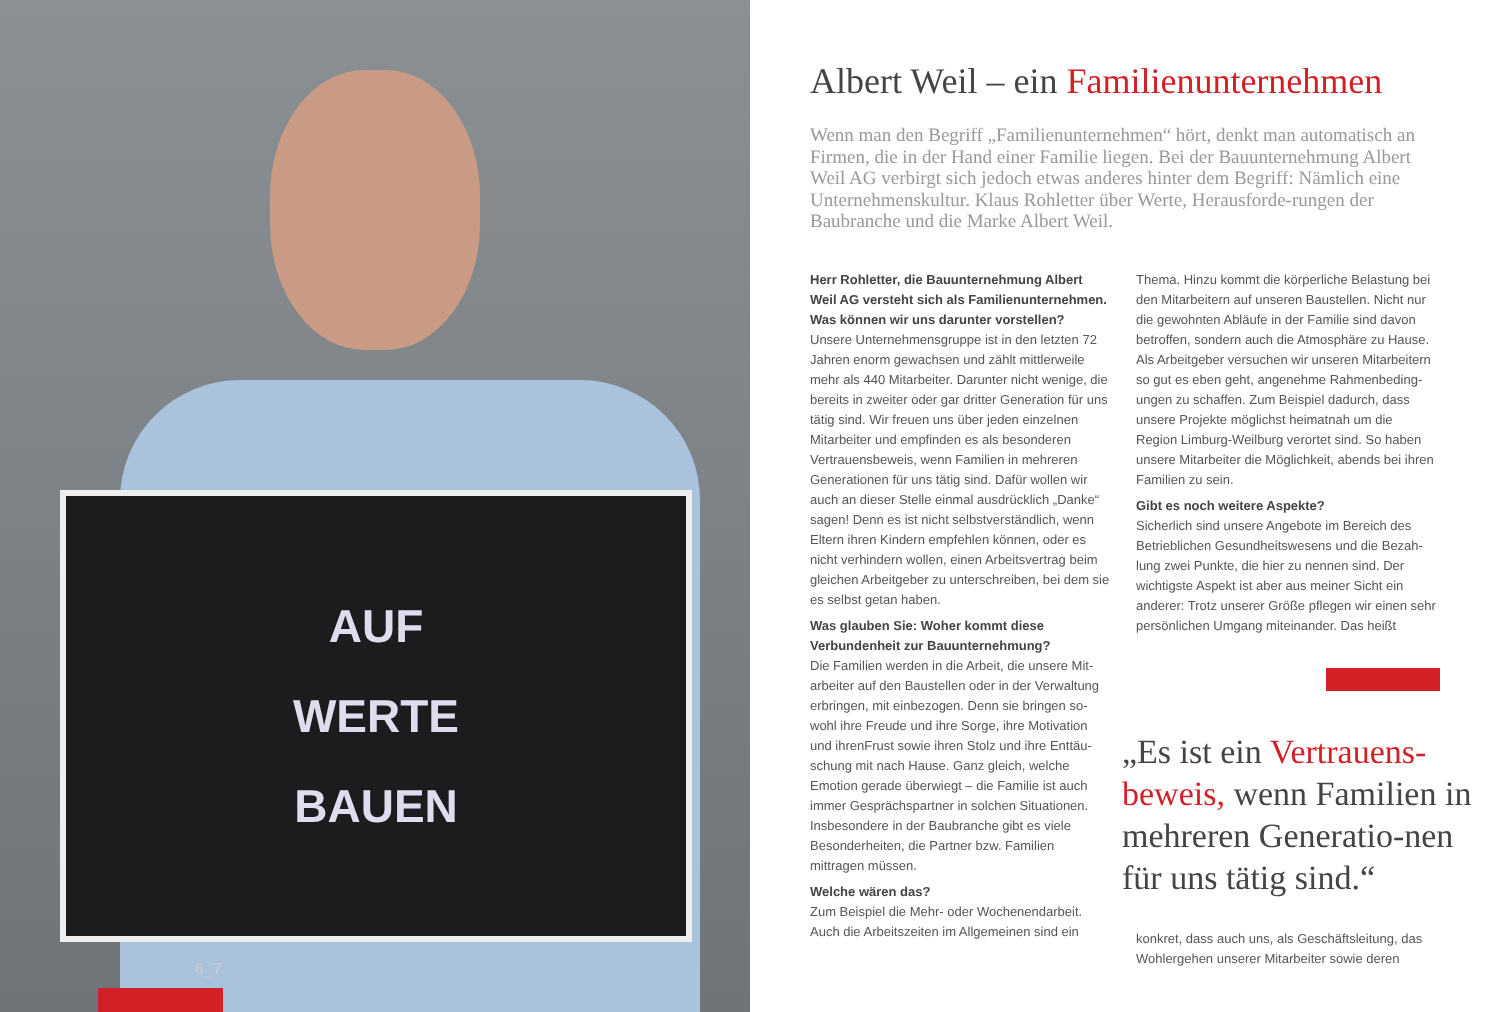AUF
WERTE
BAUEN
6_7
Albert Weil – ein Familienunternehmen
Wenn man den Begriff „Familienunternehmen“ hört, denkt man automatisch an Firmen, die in der Hand einer Familie liegen. Bei der Bauunternehmung Albert Weil AG verbirgt sich jedoch etwas anderes hinter dem Begriff: Nämlich eine Unternehmenskultur. Klaus Rohletter über Werte, Herausforde-rungen der Baubranche und die Marke Albert Weil.
Herr Rohletter, die Bauunternehmung Albert Weil AG versteht sich als Familienunternehmen. Was können wir uns darunter vorstellen?
Unsere Unternehmensgruppe ist in den letzten 72 Jahren enorm gewachsen und zählt mittlerweile mehr als 440 Mitarbeiter. Darunter nicht wenige, die bereits in zweiter oder gar dritter Generation für uns tätig sind. Wir freuen uns über jeden einzelnen Mitarbeiter und empfinden es als besonderen Vertrauensbeweis, wenn Familien in mehreren Generationen für uns tätig sind. Dafür wollen wir auch an dieser Stelle einmal ausdrücklich „Danke“ sagen! Denn es ist nicht selbstverständlich, wenn Eltern ihren Kindern empfehlen können, oder es nicht verhindern wollen, einen Arbeitsvertrag beim gleichen Arbeitgeber zu unterschreiben, bei dem sie es selbst getan haben.
Was glauben Sie: Woher kommt diese Verbundenheit zur Bauunternehmung?
Die Familien werden in die Arbeit, die unsere Mit-arbeiter auf den Baustellen oder in der Verwaltung erbringen, mit einbezogen. Denn sie bringen so-wohl ihre Freude und ihre Sorge, ihre Motivation und ihrenFrust sowie ihren Stolz und ihre Enttäu-schung mit nach Hause. Ganz gleich, welche Emotion gerade überwiegt – die Familie ist auch immer Gesprächspartner in solchen Situationen. Insbesondere in der Baubranche gibt es viele Besonderheiten, die Partner bzw. Familien mittragen müssen.
Welche wären das?
Zum Beispiel die Mehr- oder Wochenendarbeit. Auch die Arbeitszeiten im Allgemeinen sind ein
Thema. Hinzu kommt die körperliche Belastung bei den Mitarbeitern auf unseren Baustellen. Nicht nur die gewohnten Abläufe in der Familie sind davon betroffen, sondern auch die Atmosphäre zu Hause. Als Arbeitgeber versuchen wir unseren Mitarbeitern so gut es eben geht, angenehme Rahmenbeding-ungen zu schaffen. Zum Beispiel dadurch, dass unsere Projekte möglichst heimatnah um die Region Limburg-Weilburg verortet sind. So haben unsere Mitarbeiter die Möglichkeit, abends bei ihren Familien zu sein.
Gibt es noch weitere Aspekte?
Sicherlich sind unsere Angebote im Bereich des Betrieblichen Gesundheitswesens und die Bezah-lung zwei Punkte, die hier zu nennen sind. Der wichtigste Aspekt ist aber aus meiner Sicht ein anderer: Trotz unserer Größe pflegen wir einen sehr persönlichen Umgang miteinander. Das heißt
„Es ist ein Vertrauens-beweis, wenn Familien in mehreren Generatio-nen für uns tätig sind.“
konkret, dass auch uns, als Geschäftsleitung, das Wohlergehen unserer Mitarbeiter sowie deren